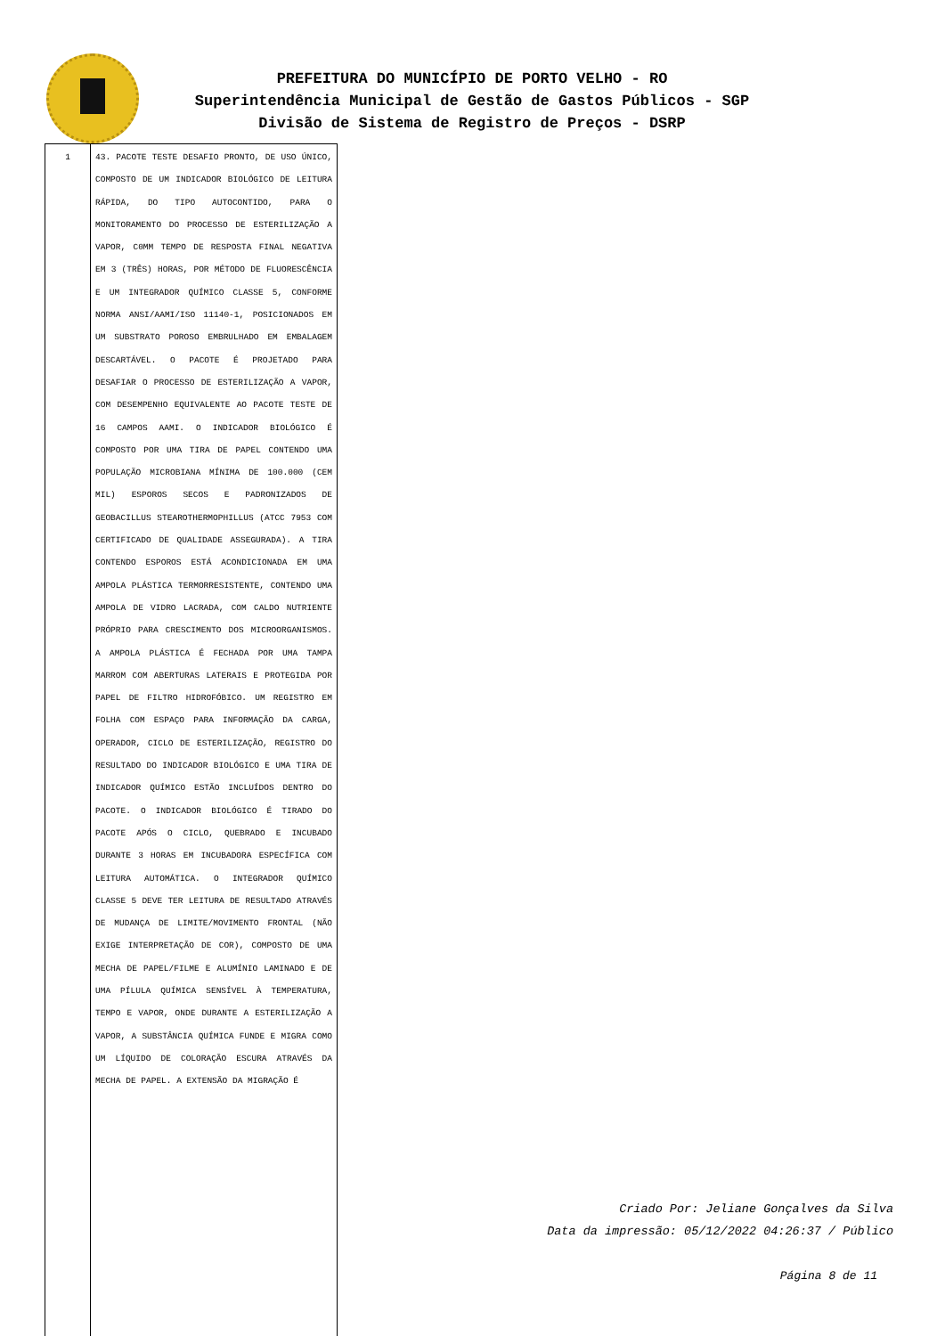PREFEITURA DO MUNICÍPIO DE PORTO VELHO - RO
Superintendência Municipal de Gestão de Gastos Públicos - SGP
Divisão de Sistema de Registro de Preços - DSRP
| 1 | 43. PACOTE TESTE DESAFIO PRONTO, DE USO ÚNICO, COMPOSTO DE UM INDICADOR BIOLÓGICO DE LEITURA RÁPIDA, DO TIPO AUTOCONTIDO, PARA O MONITORAMENTO DO PROCESSO DE ESTERILIZAÇÃO A VAPOR, C0MM TEMPO DE RESPOSTA FINAL NEGATIVA EM 3 (TRÊS) HORAS, POR MÉTODO DE FLUORESCÊNCIA E UM INTEGRADOR QUÍMICO CLASSE 5, CONFORME NORMA ANSI/AAMI/ISO 11140-1, POSICIONADOS EM UM SUBSTRATO POROSO EMBRULHADO EM EMBALAGEM DESCARTÁVEL. O PACOTE É PROJETADO PARA DESAFIAR O PROCESSO DE ESTERILIZAÇÃO A VAPOR, COM DESEMPENHO EQUIVALENTE AO PACOTE TESTE DE 16 CAMPOS AAMI. O INDICADOR BIOLÓGICO É COMPOSTO POR UMA TIRA DE PAPEL CONTENDO UMA POPULAÇÃO MICROBIANA MÍNIMA DE 100.000 (CEM MIL) ESPOROS SECOS E PADRONIZADOS DE GEOBACILLUS STEAROTHERMOPHILLUS (ATCC 7953 COM CERTIFICADO DE QUALIDADE ASSEGURADA). A TIRA CONTENDO ESPOROS ESTÁ ACONDICIONADA EM UMA AMPOLA PLÁSTICA TERMORRESISTENTE, CONTENDO UMA AMPOLA DE VIDRO LACRADA, COM CALDO NUTRIENTE PRÓPRIO PARA CRESCIMENTO DOS MICROORGANISMOS. A AMPOLA PLÁSTICA É FECHADA POR UMA TAMPA MARROM COM ABERTURAS LATERAIS E PROTEGIDA POR PAPEL DE FILTRO HIDROFÓBICO. UM REGISTRO EM FOLHA COM ESPAÇO PARA INFORMAÇÃO DA CARGA, OPERADOR, CICLO DE ESTERILIZAÇÃO, REGISTRO DO RESULTADO DO INDICADOR BIOLÓGICO E UMA TIRA DE INDICADOR QUÍMICO ESTÃO INCLUÍDOS DENTRO DO PACOTE. O INDICADOR BIOLÓGICO É TIRADO DO PACOTE APÓS O CICLO, QUEBRADO E INCUBADO DURANTE 3 HORAS EM INCUBADORA ESPECÍFICA COM LEITURA AUTOMÁTICA. O INTEGRADOR QUÍMICO CLASSE 5 DEVE TER LEITURA DE RESULTADO ATRAVÉS DE MUDANÇA DE LIMITE/MOVIMENTO FRONTAL (NÃO EXIGE INTERPRETAÇÃO DE COR), COMPOSTO DE UMA MECHA DE PAPEL/FILME E ALUMÍNIO LAMINADO E DE UMA PÍLULA QUÍMICA SENSÍVEL À TEMPERATURA, TEMPO E VAPOR, ONDE DURANTE A ESTERILIZAÇÃO A VAPOR, A SUBSTÂNCIA QUÍMICA FUNDE E MIGRA COMO UM LÍQUIDO DE COLORAÇÃO ESCURA ATRAVÉS DA MECHA DE PAPEL. A EXTENSÃO DA MIGRAÇÃO É |
Criado Por: Jeliane Gonçalves da Silva
Data da impressão: 05/12/2022 04:26:37 / Público
Página 8 de 11